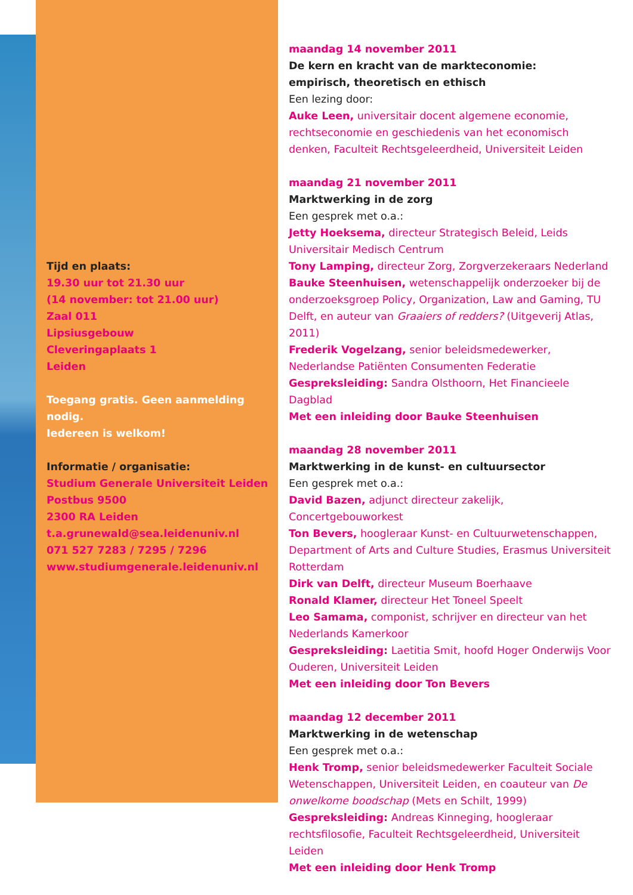Tijd en plaats:
19.30 uur tot 21.30 uur
(14 november: tot 21.00 uur)
Zaal 011
Lipsiusgebouw
Cleveringaplaats 1
Leiden
Toegang gratis. Geen aanmelding nodig.
Iedereen is welkom!
Informatie / organisatie:
Studium Generale Universiteit Leiden
Postbus 9500
2300 RA Leiden
t.a.grunewald@sea.leidenuniv.nl
071 527 7283 / 7295 / 7296
www.studiumgenerale.leidenuniv.nl
maandag 14 november 2011
De kern en kracht van de markteconomie:
empirisch, theoretisch en ethisch
Een lezing door:
Auke Leen, universitair docent algemene economie, rechtseconomie en geschiedenis van het economisch denken, Faculteit Rechtsgeleerdheid, Universiteit Leiden
maandag 21 november 2011
Marktwerking in de zorg
Een gesprek met o.a.:
Jetty Hoeksema, directeur Strategisch Beleid, Leids Universitair Medisch Centrum
Tony Lamping, directeur Zorg, Zorgverzekeraars Nederland
Bauke Steenhuisen, wetenschappelijk onderzoeker bij de onderzoeksgroep Policy, Organization, Law and Gaming, TU Delft, en auteur van Graaiers of redders? (Uitgeverij Atlas, 2011)
Frederik Vogelzang, senior beleidsmedewerker, Nederlandse Patiënten Consumenten Federatie
Gespreksleiding: Sandra Olsthoorn, Het Financieele Dagblad
Met een inleiding door Bauke Steenhuisen
maandag 28 november 2011
Marktwerking in de kunst- en cultuursector
Een gesprek met o.a.:
David Bazen, adjunct directeur zakelijk, Concertgebouworkest
Ton Bevers, hoogleraar Kunst- en Cultuurwetenschappen, Department of Arts and Culture Studies, Erasmus Universiteit Rotterdam
Dirk van Delft, directeur Museum Boerhaave
Ronald Klamer, directeur Het Toneel Speelt
Leo Samama, componist, schrijver en directeur van het Nederlands Kamerkoor
Gespreksleiding: Laetitia Smit, hoofd Hoger Onderwijs Voor Ouderen, Universiteit Leiden
Met een inleiding door Ton Bevers
maandag 12 december 2011
Marktwerking in de wetenschap
Een gesprek met o.a.:
Henk Tromp, senior beleidsmedewerker Faculteit Sociale Wetenschappen, Universiteit Leiden, en coauteur van De onwelkome boodschap (Mets en Schilt, 1999)
Gespreksleiding: Andreas Kinneging, hoogleraar rechtsfilosofie, Faculteit Rechtsgeleerdheid, Universiteit Leiden
Met een inleiding door Henk Tromp